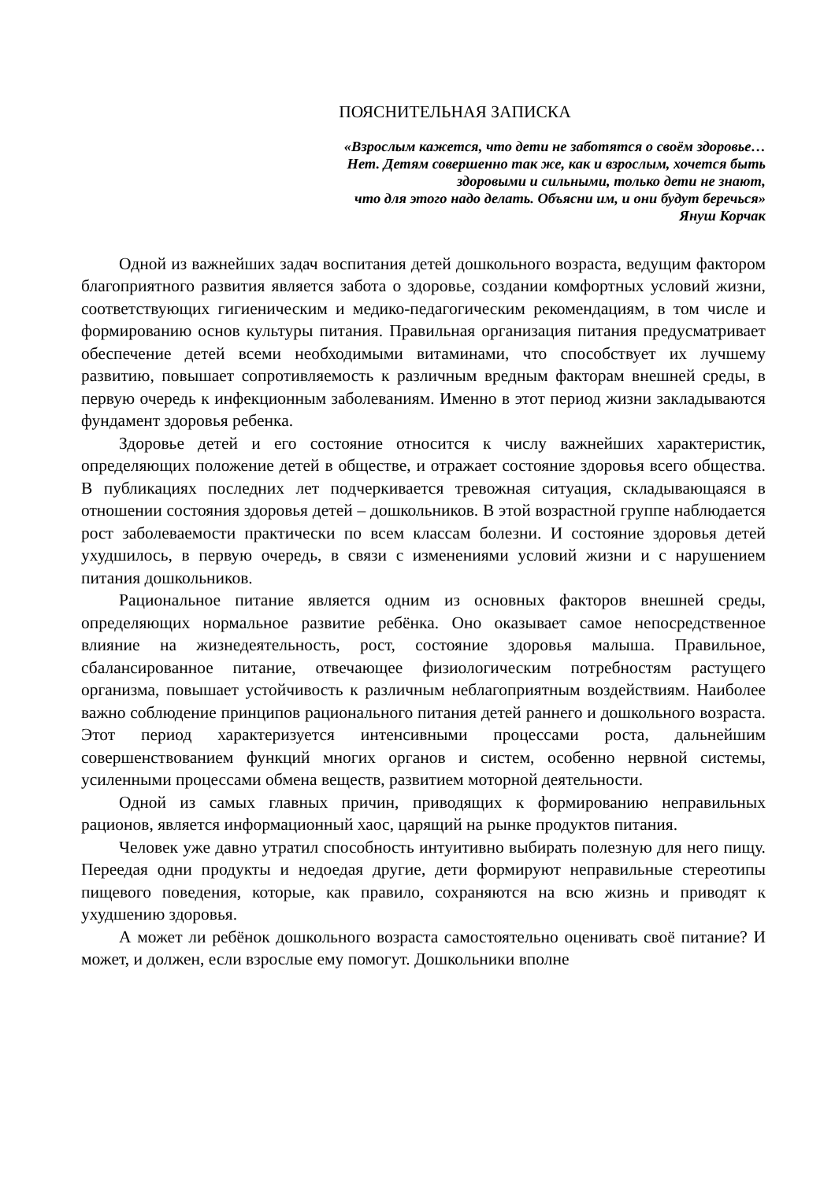ПОЯСНИТЕЛЬНАЯ ЗАПИСКА
«Взрослым кажется, что дети не заботятся о своём здоровье…
Нет. Детям совершенно так же, как и взрослым, хочется быть
здоровыми и сильными, только дети не знают,
что для этого надо делать. Объясни им, и они будут беречься»
Януш Корчак
Одной из важнейших задач воспитания детей дошкольного возраста, ведущим фактором благоприятного развития является забота о здоровье, создании комфортных условий жизни, соответствующих гигиеническим и медико-педагогическим рекомендациям, в том числе и формированию основ культуры питания. Правильная организация питания предусматривает обеспечение детей всеми необходимыми витаминами, что способствует их лучшему развитию, повышает сопротивляемость к различным вредным факторам внешней среды, в первую очередь к инфекционным заболеваниям. Именно в этот период жизни закладываются фундамент здоровья ребенка.
Здоровье детей и его состояние относится к числу важнейших характеристик, определяющих положение детей в обществе, и отражает состояние здоровья всего общества. В публикациях последних лет подчеркивается тревожная ситуация, складывающаяся в отношении состояния здоровья детей – дошкольников. В этой возрастной группе наблюдается рост заболеваемости практически по всем классам болезни. И состояние здоровья детей ухудшилось, в первую очередь, в связи с изменениями условий жизни и с нарушением питания дошкольников.
Рациональное питание является одним из основных факторов внешней среды, определяющих нормальное развитие ребёнка. Оно оказывает самое непосредственное влияние на жизнедеятельность, рост, состояние здоровья малыша. Правильное, сбалансированное питание, отвечающее физиологическим потребностям растущего организма, повышает устойчивость к различным неблагоприятным воздействиям. Наиболее важно соблюдение принципов рационального питания детей раннего и дошкольного возраста. Этот период характеризуется интенсивными процессами роста, дальнейшим совершенствованием функций многих органов и систем, особенно нервной системы, усиленными процессами обмена веществ, развитием моторной деятельности.
Одной из самых главных причин, приводящих к формированию неправильных рационов, является информационный хаос, царящий на рынке продуктов питания.
Человек уже давно утратил способность интуитивно выбирать полезную для него пищу. Переедая одни продукты и недоедая другие, дети формируют неправильные стереотипы пищевого поведения, которые, как правило, сохраняются на всю жизнь и приводят к ухудшению здоровья.
А может ли ребёнок дошкольного возраста самостоятельно оценивать своё питание? И может, и должен, если взрослые ему помогут. Дошкольники вполне